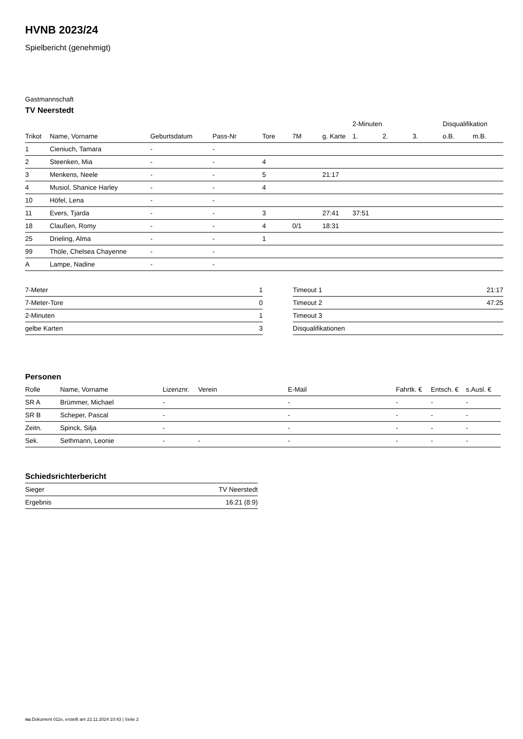HVNB 2023/24
Spielbericht (genehmigt)
Gastmannschaft
TV Neerstedt
| | | | | | | | 2-Minuten | | | Disqualifikation | |
| --- | --- | --- | --- | --- | --- | --- | --- | --- | --- | --- | --- |
| Trikot | Name, Vorname | Geburtsdatum | Pass-Nr | Tore | 7M | g. Karte | 1. | 2. | 3. | o.B. | m.B. |
| 1 | Cieniuch, Tamara | - | - | | | | | | | | |
| 2 | Steenken, Mia | - | - | 4 | | | | | | | |
| 3 | Menkens, Neele | - | - | 5 | | 21:17 | | | | | |
| 4 | Musiol, Shanice Harley | - | - | 4 | | | | | | | |
| 10 | Höfel, Lena | - | - | | | | | | | | |
| 11 | Evers, Tjarda | - | - | 3 | | 27:41 | 37:51 | | | | |
| 18 | Claußen, Romy | - | - | 4 | 0/1 | 18:31 | | | | | |
| 25 | Drieling, Alma | - | - | 1 | | | | | | | |
| 99 | Thöle, Chelsea Chayenne | - | - | | | | | | | | |
| A | Lampe, Nadine | - | - | | | | | | | | |
| 7-Meter | 1 |
| 7-Meter-Tore | 0 |
| 2-Minuten | 1 |
| gelbe Karten | 3 |
| Timeout 1 | 21:17 |
| Timeout 2 | 47:25 |
| Timeout 3 | |
| Disqualifikationen | |
Personen
| Rolle | Name, Vorname | Lizenznr. | Verein | E-Mail | Fahrtk. € | Entsch. € | s.Ausl. € |
| --- | --- | --- | --- | --- | --- | --- | --- |
| SR A | Brümmer, Michael | - | | - | - | - | - |
| SR B | Scheper, Pascal | - | | - | - | - | - |
| Zeitn. | Spinck, Silja | - | | - | - | - | - |
| Sek. | Sethmann, Leonie | - | - | - | - | - | - |
Schiedsrichterbericht
| Sieger | TV Neerstedt |
| Ergebnis | 16:21 (8:9) |
nu.Dokument 011e, erstellt am 22.11.2024 10:43 | Seite 2